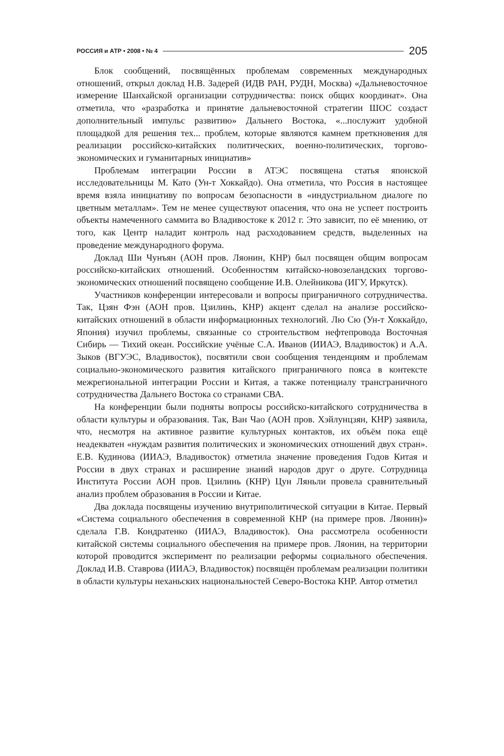РОССИЯ и АТР • 2008 • № 4 205
Блок сообщений, посвящённых проблемам современных международных отношений, открыл доклад Н.В. Задерей (ИДВ РАН, РУДН, Москва) «Дальневосточное измерение Шанхайской организации сотрудничества: поиск общих координат». Она отметила, что «разработка и принятие дальневосточной стратегии ШОС создаст дополнительный импульс развитию» Дальнего Востока, «...послужит удобной площадкой для решения тех... проблем, которые являются камнем преткновения для реализации российско-китайских политических, военно-политических, торгово-экономических и гуманитарных инициатив»
Проблемам интеграции России в АТЭС посвящена статья японской исследовательницы М. Като (Ун-т Хоккайдо). Она отметила, что Россия в настоящее время взяла инициативу по вопросам безопасности в «индустриальном диалоге по цветным металлам». Тем не менее существуют опасения, что она не успеет построить объекты намеченного саммита во Владивостоке к 2012 г. Это зависит, по её мнению, от того, как Центр наладит контроль над расходованием средств, выделенных на проведение международного форума.
Доклад Ши Чунъян (АОН пров. Ляонин, КНР) был посвящен общим вопросам российско-китайских отношений. Особенностям китайско-новозеландских торгово-экономических отношений посвящено сообщение И.В. Олейникова (ИГУ, Иркутск).
Участников конференции интересовали и вопросы приграничного сотрудничества. Так, Цзян Фэн (АОН пров. Цзилинь, КНР) акцент сделал на анализе российско-китайских отношений в области информационных технологий. Лю Сю (Ун-т Хоккайдо, Япония) изучил проблемы, связанные со строительством нефтепровода Восточная Сибирь — Тихий океан. Российские учёные С.А. Иванов (ИИАЭ, Владивосток) и А.А. Зыков (ВГУЭС, Владивосток), посвятили свои сообщения тенденциям и проблемам социально-экономического развития китайского приграничного пояса в контексте межрегиональной интеграции России и Китая, а также потенциалу трансграничного сотрудничества Дальнего Востока со странами СВА.
На конференции были подняты вопросы российско-китайского сотрудничества в области культуры и образования. Так, Ван Чао (АОН пров. Хэйлунцзян, КНР) заявила, что, несмотря на активное развитие культурных контактов, их объём пока ещё неадекватен «нуждам развития политических и экономических отношений двух стран». Е.В. Кудинова (ИИАЭ, Владивосток) отметила значение проведения Годов Китая и России в двух странах и расширение знаний народов друг о друге. Сотрудница Института России АОН пров. Цзилинь (КНР) Цун Ляньли провела сравнительный анализ проблем образования в России и Китае.
Два доклада посвящены изучению внутриполитической ситуации в Китае. Первый «Система социального обеспечения в современной КНР (на примере пров. Ляонин)» сделала Г.В. Кондратенко (ИИАЭ, Владивосток). Она рассмотрела особенности китайской системы социального обеспечения на примере пров. Ляонин, на территории которой проводится эксперимент по реализации реформы социального обеспечения. Доклад И.В. Ставрова (ИИАЭ, Владивосток) посвящён проблемам реализации политики в области культуры неханьских национальностей Северо-Востока КНР. Автор отметил